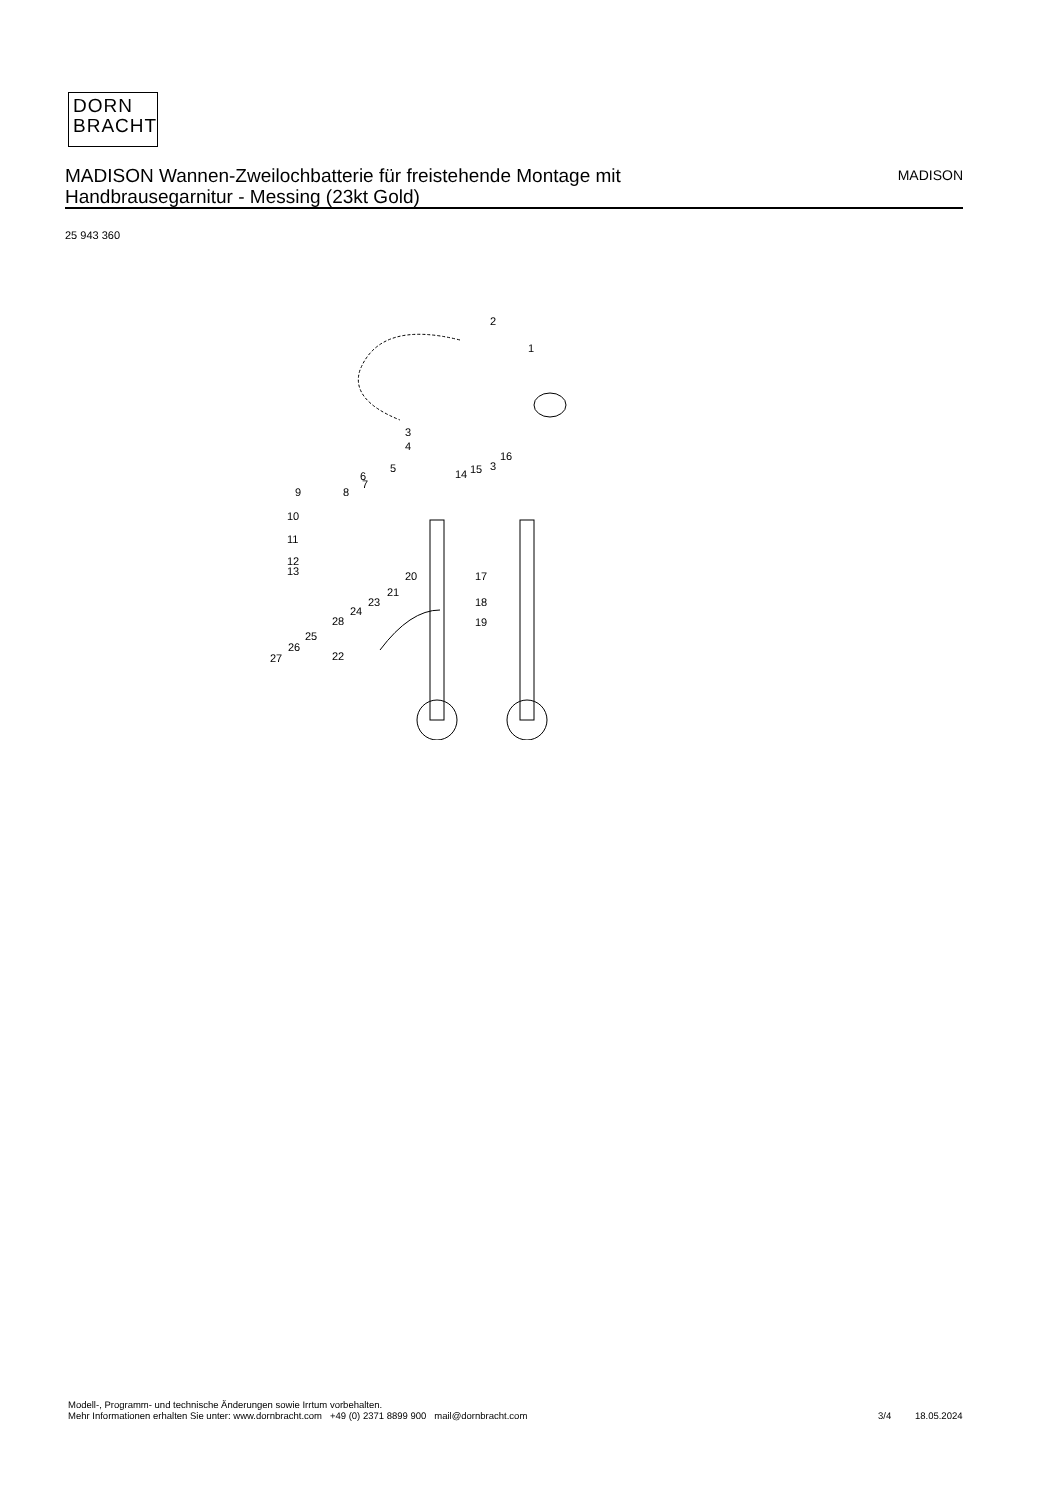DORN
BRACHT
MADISON Wannen-Zweilochbatterie für freistehende Montage mit
Handbrausegarnitur - Messing (23kt Gold)
MADISON
25 943 360
2
1
3
4
5
6
7
8
9
10
11
12
13
14
15
3
16
17
18
19
20
21
22
23
24
25
26
27
28
Modell-, Programm- und technische Änderungen sowie Irrtum vorbehalten.
Mehr Informationen erhalten Sie unter: www.dornbracht.com +49 (0) 2371 8899 900 mail@dornbracht.com
3/4 18.05.2024